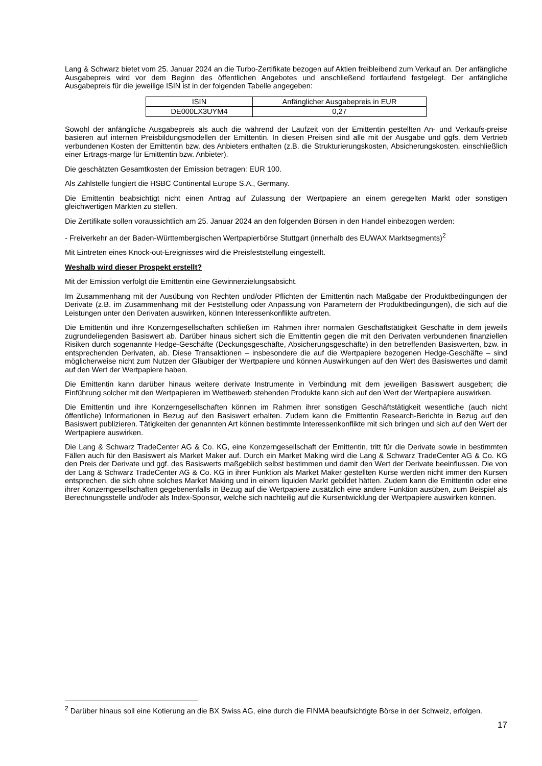Lang & Schwarz bietet vom 25. Januar 2024 an die Turbo-Zertifikate bezogen auf Aktien freibleibend zum Verkauf an. Der anfängliche Ausgabepreis wird vor dem Beginn des öffentlichen Angebotes und anschließend fortlaufend festgelegt. Der anfängliche Ausgabepreis für die jeweilige ISIN ist in der folgenden Tabelle angegeben:
| ISIN | Anfänglicher Ausgabepreis in EUR |
| --- | --- |
| DE000LX3UYM4 | 0,27 |
Sowohl der anfängliche Ausgabepreis als auch die während der Laufzeit von der Emittentin gestellten An- und Verkaufs-preise basieren auf internen Preisbildungsmodellen der Emittentin. In diesen Preisen sind alle mit der Ausgabe und ggfs. dem Vertrieb verbundenen Kosten der Emittentin bzw. des Anbieters enthalten (z.B. die Strukturierungskosten, Absicherungskosten, einschließlich einer Ertrags-marge für Emittentin bzw. Anbieter).
Die geschätzten Gesamtkosten der Emission betragen: EUR 100.
Als Zahlstelle fungiert die HSBC Continental Europe S.A., Germany.
Die Emittentin beabsichtigt nicht einen Antrag auf Zulassung der Wertpapiere an einem geregelten Markt oder sonstigen gleichwertigen Märkten zu stellen.
Die Zertifikate sollen voraussichtlich am 25. Januar 2024 an den folgenden Börsen in den Handel einbezogen werden:
- Freiverkehr an der Baden-Württembergischen Wertpapierbörse Stuttgart (innerhalb des EUWAX Marktsegments)<sup>2</sup>
Mit Eintreten eines Knock-out-Ereignisses wird die Preisfeststellung eingestellt.
Weshalb wird dieser Prospekt erstellt?
Mit der Emission verfolgt die Emittentin eine Gewinnerzielungsabsicht.
Im Zusammenhang mit der Ausübung von Rechten und/oder Pflichten der Emittentin nach Maßgabe der Produktbedingungen der Derivate (z.B. im Zusammenhang mit der Feststellung oder Anpassung von Parametern der Produktbedingungen), die sich auf die Leistungen unter den Derivaten auswirken, können Interessenkonflikte auftreten.
Die Emittentin und ihre Konzerngesellschaften schließen im Rahmen ihrer normalen Geschäftstätigkeit Geschäfte in dem jeweils zugrundeliegenden Basiswert ab. Darüber hinaus sichert sich die Emittentin gegen die mit den Derivaten verbundenen finanziellen Risiken durch sogenannte Hedge-Geschäfte (Deckungsgeschäfte, Absicherungsgeschäfte) in den betreffenden Basiswerten, bzw. in entsprechenden Derivaten, ab. Diese Transaktionen – insbesondere die auf die Wertpapiere bezogenen Hedge-Geschäfte – sind möglicherweise nicht zum Nutzen der Gläubiger der Wertpapiere und können Auswirkungen auf den Wert des Basiswertes und damit auf den Wert der Wertpapiere haben.
Die Emittentin kann darüber hinaus weitere derivate Instrumente in Verbindung mit dem jeweiligen Basiswert ausgeben; die Einführung solcher mit den Wertpapieren im Wettbewerb stehenden Produkte kann sich auf den Wert der Wertpapiere auswirken.
Die Emittentin und ihre Konzerngesellschaften können im Rahmen ihrer sonstigen Geschäftstätigkeit wesentliche (auch nicht öffentliche) Informationen in Bezug auf den Basiswert erhalten. Zudem kann die Emittentin Research-Berichte in Bezug auf den Basiswert publizieren. Tätigkeiten der genannten Art können bestimmte Interessenkonflikte mit sich bringen und sich auf den Wert der Wertpapiere auswirken.
Die Lang & Schwarz TradeCenter AG & Co. KG, eine Konzerngesellschaft der Emittentin, tritt für die Derivate sowie in bestimmten Fällen auch für den Basiswert als Market Maker auf. Durch ein Market Making wird die Lang & Schwarz TradeCenter AG & Co. KG den Preis der Derivate und ggf. des Basiswerts maßgeblich selbst bestimmen und damit den Wert der Derivate beeinflussen. Die von der Lang & Schwarz TradeCenter AG & Co. KG in ihrer Funktion als Market Maker gestellten Kurse werden nicht immer den Kursen entsprechen, die sich ohne solches Market Making und in einem liquiden Markt gebildet hätten. Zudem kann die Emittentin oder eine ihrer Konzerngesellschaften gegebenenfalls in Bezug auf die Wertpapiere zusätzlich eine andere Funktion ausüben, zum Beispiel als Berechnungsstelle und/oder als Index-Sponsor, welche sich nachteilig auf die Kursentwicklung der Wertpapiere auswirken können.
<sup>2</sup> Darüber hinaus soll eine Kotierung an die BX Swiss AG, eine durch die FINMA beaufsichtigte Börse in der Schweiz, erfolgen.
17